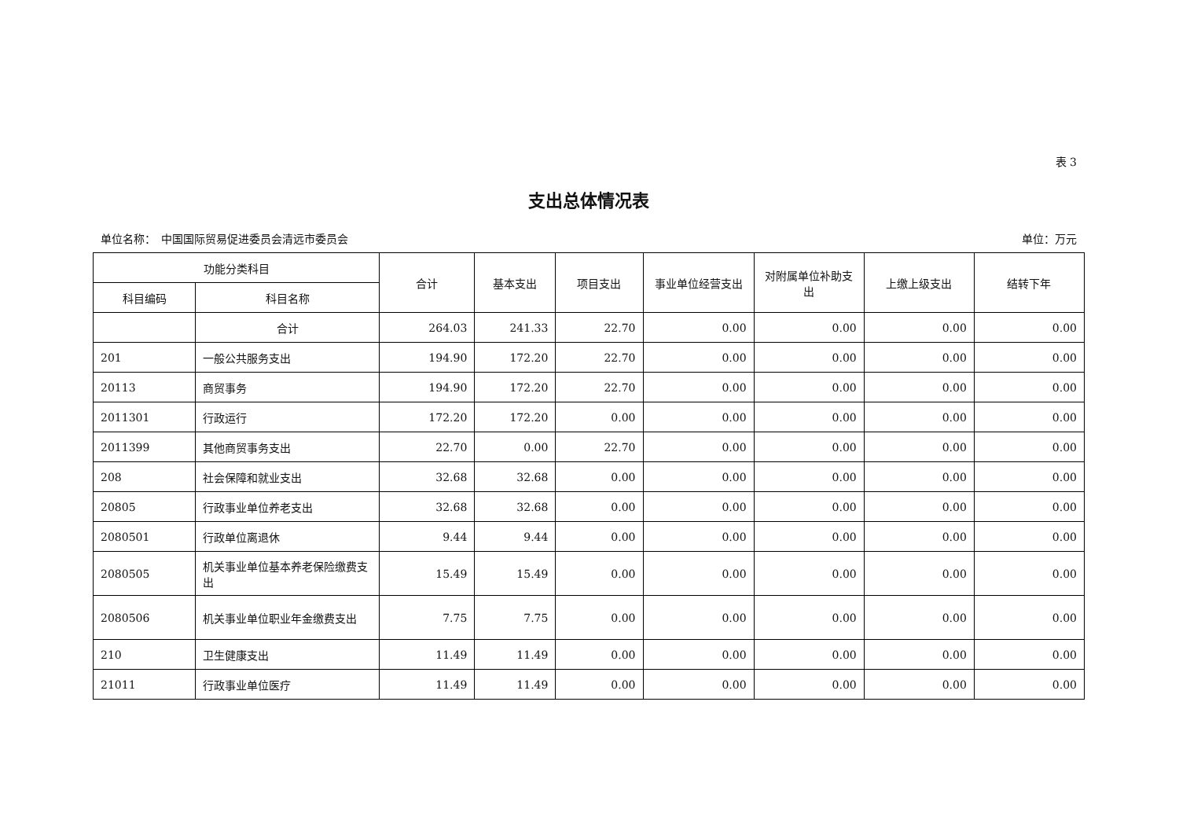表 3
支出总体情况表
单位名称：　中国国际贸易促进委员会清远市委员会 单位：万元
| 功能分类科目 | | 合计 | 基本支出 | 项目支出 | 事业单位经营支出 | 对附属单位补助支出 | 上缴上级支出 | 结转下年 |
| --- | --- | --- | --- | --- | --- | --- | --- | --- |
| 科目编码 | 科目名称 | | | | | | | |
| | 合计 | 264.03 | 241.33 | 22.70 | 0.00 | 0.00 | 0.00 | 0.00 |
| 201 | 一般公共服务支出 | 194.90 | 172.20 | 22.70 | 0.00 | 0.00 | 0.00 | 0.00 |
| 20113 | 商贸事务 | 194.90 | 172.20 | 22.70 | 0.00 | 0.00 | 0.00 | 0.00 |
| 2011301 | 行政运行 | 172.20 | 172.20 | 0.00 | 0.00 | 0.00 | 0.00 | 0.00 |
| 2011399 | 其他商贸事务支出 | 22.70 | 0.00 | 22.70 | 0.00 | 0.00 | 0.00 | 0.00 |
| 208 | 社会保障和就业支出 | 32.68 | 32.68 | 0.00 | 0.00 | 0.00 | 0.00 | 0.00 |
| 20805 | 行政事业单位养老支出 | 32.68 | 32.68 | 0.00 | 0.00 | 0.00 | 0.00 | 0.00 |
| 2080501 | 行政单位离退休 | 9.44 | 9.44 | 0.00 | 0.00 | 0.00 | 0.00 | 0.00 |
| 2080505 | 机关事业单位基本养老保险缴费支出 | 15.49 | 15.49 | 0.00 | 0.00 | 0.00 | 0.00 | 0.00 |
| 2080506 | 机关事业单位职业年金缴费支出 | 7.75 | 7.75 | 0.00 | 0.00 | 0.00 | 0.00 | 0.00 |
| 210 | 卫生健康支出 | 11.49 | 11.49 | 0.00 | 0.00 | 0.00 | 0.00 | 0.00 |
| 21011 | 行政事业单位医疗 | 11.49 | 11.49 | 0.00 | 0.00 | 0.00 | 0.00 | 0.00 |